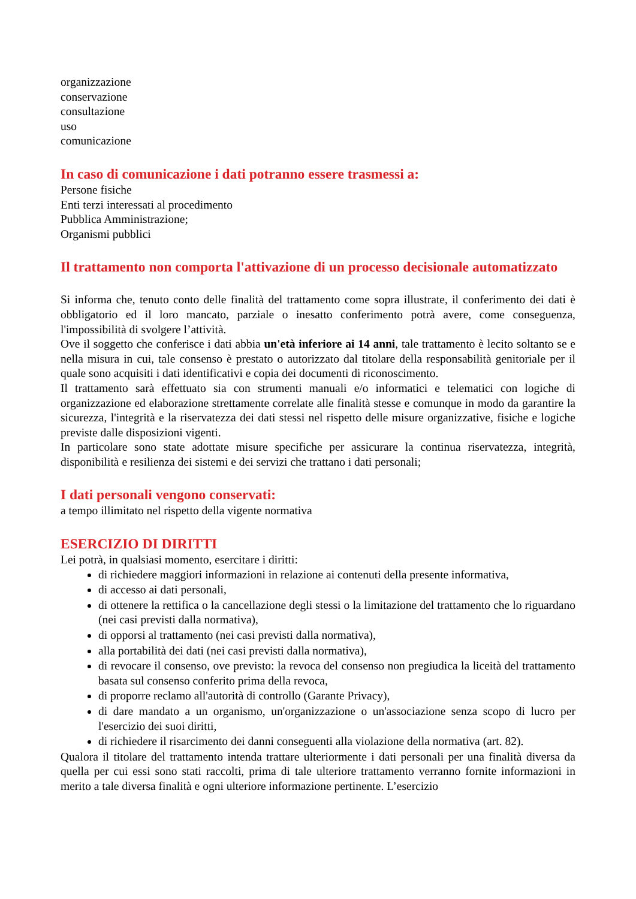organizzazione
conservazione
consultazione
uso
comunicazione
In caso di comunicazione i dati potranno essere trasmessi a:
Persone fisiche
Enti terzi interessati al procedimento
Pubblica Amministrazione;
Organismi pubblici
Il trattamento non comporta l'attivazione di un processo decisionale automatizzato
Si informa che, tenuto conto delle finalità del trattamento come sopra illustrate, il conferimento dei dati è obbligatorio ed il loro mancato, parziale o inesatto conferimento potrà avere, come conseguenza, l'impossibilità di svolgere l’attività.
Ove il soggetto che conferisce i dati abbia un'età inferiore ai 14 anni, tale trattamento è lecito soltanto se e nella misura in cui, tale consenso è prestato o autorizzato dal titolare della responsabilità genitoriale per il quale sono acquisiti i dati identificativi e copia dei documenti di riconoscimento.
Il trattamento sarà effettuato sia con strumenti manuali e/o informatici e telematici con logiche di organizzazione ed elaborazione strettamente correlate alle finalità stesse e comunque in modo da garantire la sicurezza, l'integrità e la riservatezza dei dati stessi nel rispetto delle misure organizzative, fisiche e logiche previste dalle disposizioni vigenti.
In particolare sono state adottate misure specifiche per assicurare la continua riservatezza, integrità, disponibilità e resilienza dei sistemi e dei servizi che trattano i dati personali;
I dati personali vengono conservati:
a tempo illimitato nel rispetto della vigente normativa
ESERCIZIO DI DIRITTI
Lei potrà, in qualsiasi momento, esercitare i diritti:
di richiedere maggiori informazioni in relazione ai contenuti della presente informativa,
di accesso ai dati personali,
di ottenere la rettifica o la cancellazione degli stessi o la limitazione del trattamento che lo riguardano (nei casi previsti dalla normativa),
di opporsi al trattamento (nei casi previsti dalla normativa),
alla portabilità dei dati (nei casi previsti dalla normativa),
di revocare il consenso, ove previsto: la revoca del consenso non pregiudica la liceità del trattamento basata sul consenso conferito prima della revoca,
di proporre reclamo all'autorità di controllo (Garante Privacy),
di dare mandato a un organismo, un'organizzazione o un'associazione senza scopo di lucro per l'esercizio dei suoi diritti,
di richiedere il risarcimento dei danni conseguenti alla violazione della normativa (art. 82).
Qualora il titolare del trattamento intenda trattare ulteriormente i dati personali per una finalità diversa da quella per cui essi sono stati raccolti, prima di tale ulteriore trattamento verranno fornite informazioni in merito a tale diversa finalità e ogni ulteriore informazione pertinente. L’esercizio